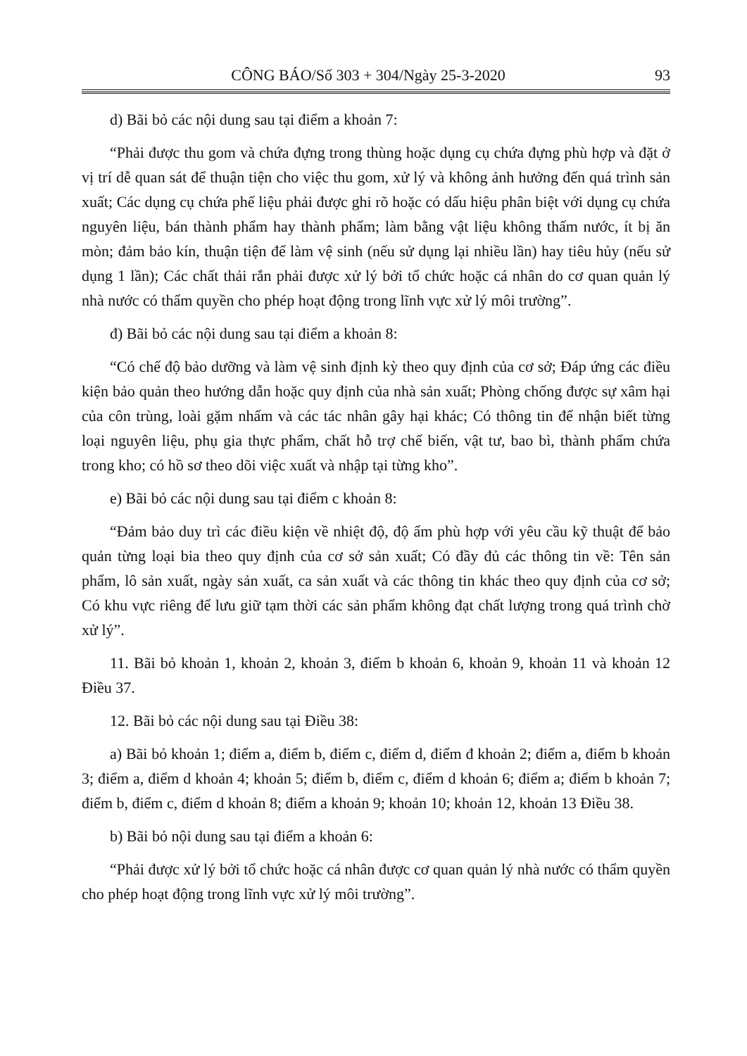CÔNG BÁO/Số 303 + 304/Ngày 25-3-2020 93
d) Bãi bỏ các nội dung sau tại điểm a khoản 7:
“Phải được thu gom và chứa đựng trong thùng hoặc dụng cụ chứa đựng phù hợp và đặt ở vị trí dễ quan sát để thuận tiện cho việc thu gom, xử lý và không ảnh hưởng đến quá trình sản xuất; Các dụng cụ chứa phế liệu phải được ghi rõ hoặc có dấu hiệu phân biệt với dụng cụ chứa nguyên liệu, bán thành phẩm hay thành phẩm; làm bằng vật liệu không thấm nước, ít bị ăn mòn; đảm bảo kín, thuận tiện để làm vệ sinh (nếu sử dụng lại nhiều lần) hay tiêu hủy (nếu sử dụng 1 lần); Các chất thải rắn phải được xử lý bởi tổ chức hoặc cá nhân do cơ quan quản lý nhà nước có thẩm quyền cho phép hoạt động trong lĩnh vực xử lý môi trường”.
đ) Bãi bỏ các nội dung sau tại điểm a khoản 8:
“Có chế độ bảo dưỡng và làm vệ sinh định kỳ theo quy định của cơ sở; Đáp ứng các điều kiện bảo quản theo hướng dẫn hoặc quy định của nhà sản xuất; Phòng chống được sự xâm hại của côn trùng, loài gặm nhấm và các tác nhân gây hại khác; Có thông tin để nhận biết từng loại nguyên liệu, phụ gia thực phẩm, chất hỗ trợ chế biến, vật tư, bao bì, thành phẩm chứa trong kho; có hồ sơ theo dõi việc xuất và nhập tại từng kho”.
e) Bãi bỏ các nội dung sau tại điểm c khoản 8:
“Đảm bảo duy trì các điều kiện về nhiệt độ, độ ẩm phù hợp với yêu cầu kỹ thuật để bảo quản từng loại bia theo quy định của cơ sở sản xuất; Có đầy đủ các thông tin về: Tên sản phẩm, lô sản xuất, ngày sản xuất, ca sản xuất và các thông tin khác theo quy định của cơ sở; Có khu vực riêng để lưu giữ tạm thời các sản phẩm không đạt chất lượng trong quá trình chờ xử lý”.
11. Bãi bỏ khoản 1, khoản 2, khoản 3, điểm b khoản 6, khoản 9, khoản 11 và khoản 12 Điều 37.
12. Bãi bỏ các nội dung sau tại Điều 38:
a) Bãi bỏ khoản 1; điểm a, điểm b, điểm c, điểm d, điểm đ khoản 2; điểm a, điểm b khoản 3; điểm a, điểm d khoản 4; khoản 5; điểm b, điểm c, điểm d khoản 6; điểm a; điểm b khoản 7; điểm b, điểm c, điểm d khoản 8; điểm a khoản 9; khoản 10; khoản 12, khoản 13 Điều 38.
b) Bãi bỏ nội dung sau tại điểm a khoản 6:
“Phải được xử lý bởi tổ chức hoặc cá nhân được cơ quan quản lý nhà nước có thẩm quyền cho phép hoạt động trong lĩnh vực xử lý môi trường”.